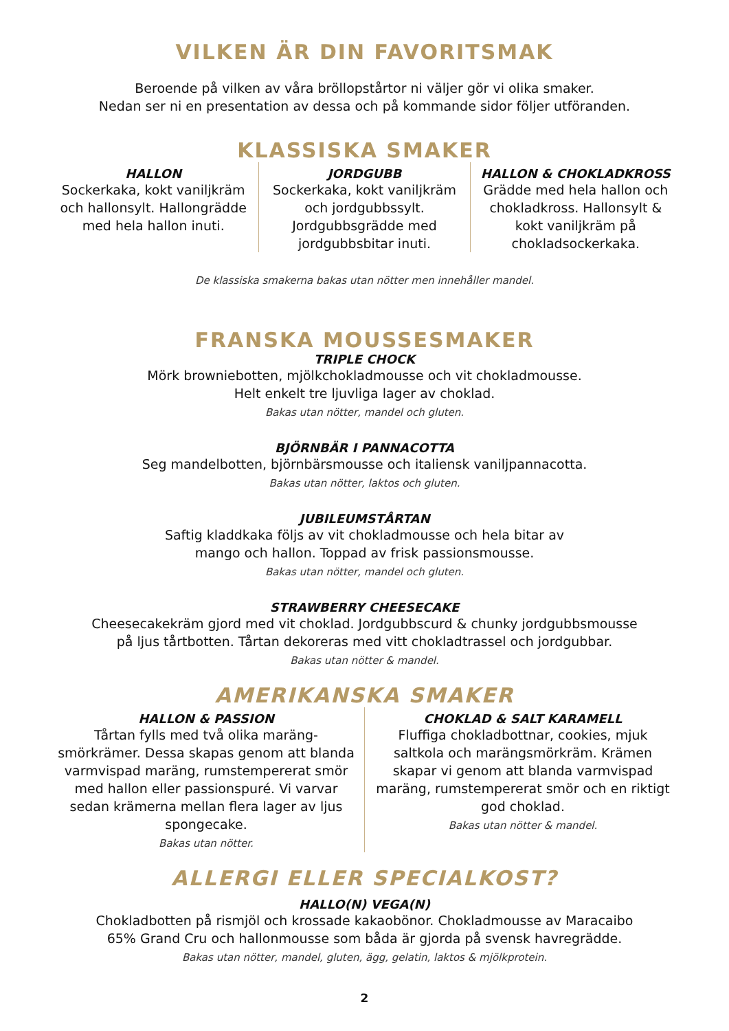VILKEN ÄR DIN FAVORITSMAK
Beroende på vilken av våra bröllopstårtor ni väljer gör vi olika smaker.
Nedan ser ni en presentation av dessa och på kommande sidor följer utföranden.
KLASSISKA SMAKER
HALLON
Sockerkaka, kokt vaniljkräm och hallonsylt. Hallongrädde med hela hallon inuti.
JORDGUBB
Sockerkaka, kokt vaniljkräm och jordgubbssylt. Jordgubbsgrädde med jordgubbsbitar inuti.
HALLON & CHOKLADKROSS
Grädde med hela hallon och chokladkross. Hallonsylt & kokt vaniljkräm på chokladsockerkaka.
De klassiska smakerna bakas utan nötter men innehåller mandel.
FRANSKA MOUSSESMAKER
TRIPLE CHOCK
Mörk browniebotten, mjölkchokladmousse och vit chokladmousse.
Helt enkelt tre ljuvliga lager av choklad.
Bakas utan nötter, mandel och gluten.
BJÖRNBÄR I PANNACOTTA
Seg mandelbotten, björnbärsmousse och italiensk vaniljpannacotta.
Bakas utan nötter, laktos och gluten.
JUBILEUMSTÅRTAN
Saftig kladdkaka följs av vit chokladmousse och hela bitar av
mango och hallon. Toppad av frisk passionsmousse.
Bakas utan nötter, mandel och gluten.
STRAWBERRY CHEESECAKE
Cheesecakekräm gjord med vit choklad. Jordgubbscurd & chunky jordgubbsmousse
på ljus tårtbotten. Tårtan dekoreras med vitt chokladtrassel och jordgubbar.
Bakas utan nötter & mandel.
AMERIKANSKA SMAKER
HALLON & PASSION
Tårtan fylls med två olika maräng-smörkrämer. Dessa skapas genom att blanda varmvispad maräng, rumstempererat smör med hallon eller passionspuré. Vi varvar sedan krämerna mellan flera lager av ljus spongecake.
Bakas utan nötter.
CHOKLAD & SALT KARAMELL
Fluffiga chokladbottnar, cookies, mjuk saltkola och marängsmörkräm. Krämen skapar vi genom att blanda varmvispad maräng, rumstempererat smör och en riktigt god choklad.
Bakas utan nötter & mandel.
ALLERGI ELLER SPECIALKOST?
HALLO(N) VEGA(N)
Chokladbotten på rismjöl och krossade kakaobönor. Chokladmousse av Maracaibo
65% Grand Cru och hallonmousse som båda är gjorda på svensk havregrädde.
Bakas utan nötter, mandel, gluten, ägg, gelatin, laktos & mjölkprotein.
2